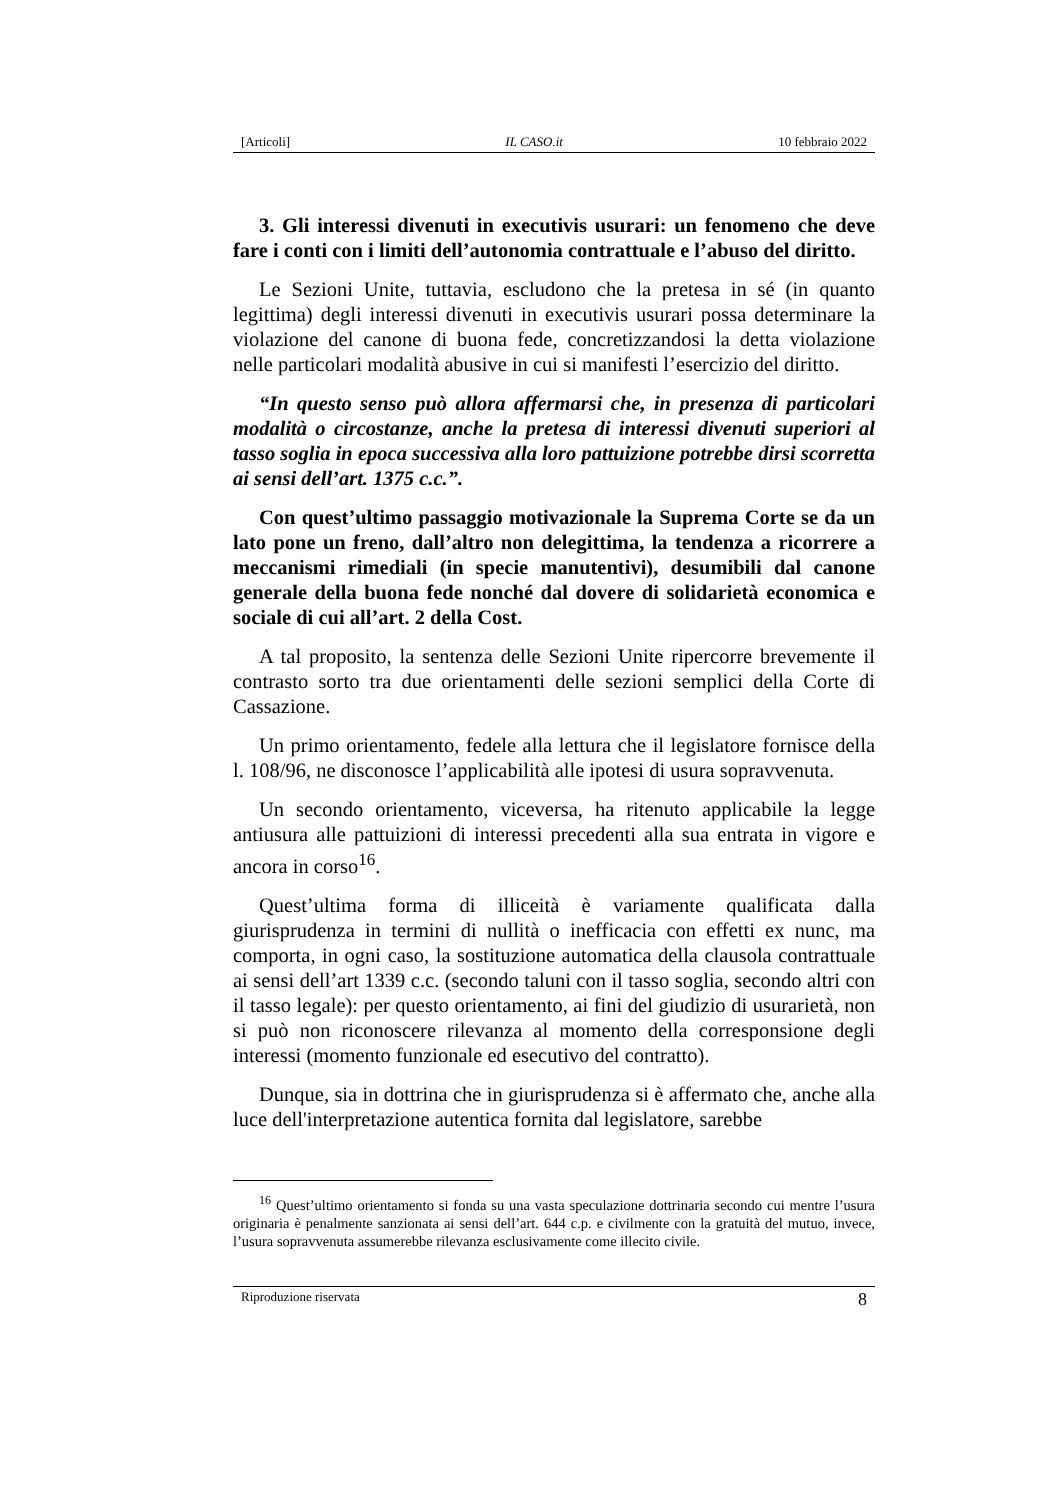[Articoli] IL CASO.it 10 febbraio 2022
3. Gli interessi divenuti in executivis usurari: un fenomeno che deve fare i conti con i limiti dell’autonomia contrattuale e l’abuso del diritto.
Le Sezioni Unite, tuttavia, escludono che la pretesa in sé (in quanto legittima) degli interessi divenuti in executivis usurari possa determinare la violazione del canone di buona fede, concretizzandosi la detta violazione nelle particolari modalità abusive in cui si manifesti l’esercizio del diritto.
“In questo senso può allora affermarsi che, in presenza di particolari modalità o circostanze, anche la pretesa di interessi divenuti superiori al tasso soglia in epoca successiva alla loro pattuizione potrebbe dirsi scorretta ai sensi dell’art. 1375 c.c.”.
Con quest’ultimo passaggio motivazionale la Suprema Corte se da un lato pone un freno, dall’altro non delegittima, la tendenza a ricorrere a meccanismi rimediali (in specie manutentivi), desumibili dal canone generale della buona fede nonché dal dovere di solidarietà economica e sociale di cui all’art. 2 della Cost.
A tal proposito, la sentenza delle Sezioni Unite ripercorre brevemente il contrasto sorto tra due orientamenti delle sezioni semplici della Corte di Cassazione.
Un primo orientamento, fedele alla lettura che il legislatore fornisce della l. 108/96, ne disconosce l’applicabilità alle ipotesi di usura sopravvenuta.
Un secondo orientamento, viceversa, ha ritenuto applicabile la legge antiusura alle pattuizioni di interessi precedenti alla sua entrata in vigore e ancora in corso<sup>16</sup>.
Quest’ultima forma di illiceità è variamente qualificata dalla giurisprudenza in termini di nullità o inefficacia con effetti ex nunc, ma comporta, in ogni caso, la sostituzione automatica della clausola contrattuale ai sensi dell’art 1339 c.c. (secondo taluni con il tasso soglia, secondo altri con il tasso legale): per questo orientamento, ai fini del giudizio di usurarietà, non si può non riconoscere rilevanza al momento della corresponsione degli interessi (momento funzionale ed esecutivo del contratto).
Dunque, sia in dottrina che in giurisprudenza si è affermato che, anche alla luce dell'interpretazione autentica fornita dal legislatore, sarebbe
<sup>16</sup> Quest’ultimo orientamento si fonda su una vasta speculazione dottrinaria secondo cui mentre l’usura originaria è penalmente sanzionata ai sensi dell’art. 644 c.p. e civilmente con la gratuità del mutuo, invece, l’usura sopravvenuta assumerebbe rilevanza esclusivamente come illecito civile.
Riproduzione riservata 8